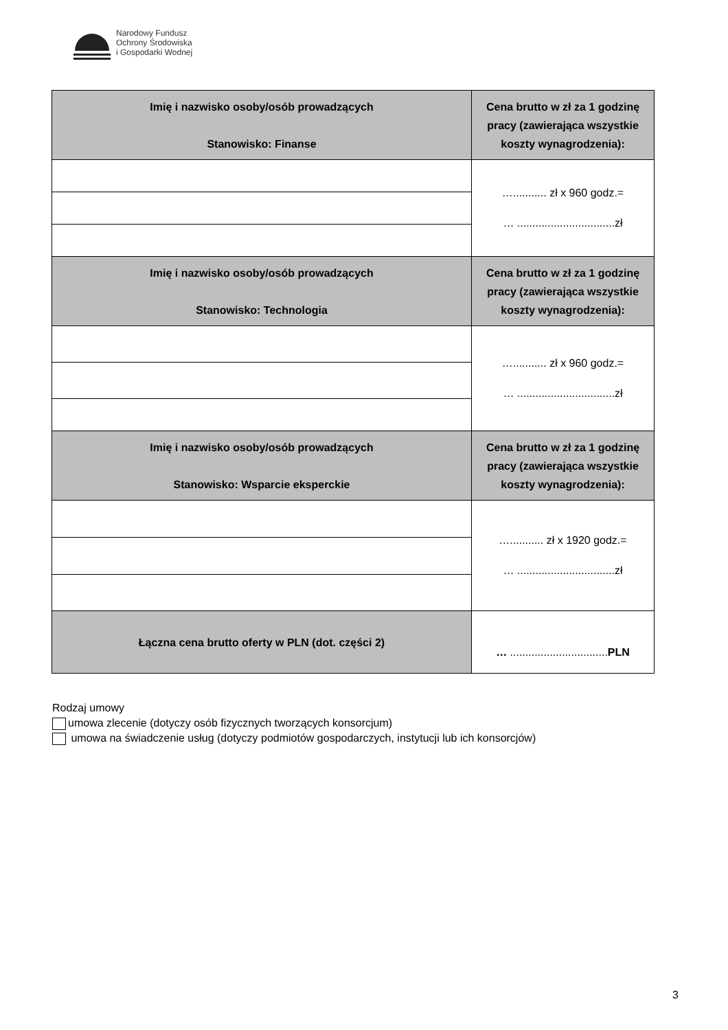Narodowy Fundusz
Ochrony Środowiska
i Gospodarki Wodnej
| Imię i nazwisko osoby/osób prowadzących Stanowisko: Finanse | Cena brutto w zł za 1 godzinę pracy (zawierająca wszystkie koszty wynagrodzenia): |
| --- | --- |
| | …........... zł x 960 godz.= … ................................zł |
| Imię i nazwisko osoby/osób prowadzących Stanowisko: Technologia | Cena brutto w zł za 1 godzinę pracy (zawierająca wszystkie koszty wynagrodzenia): |
| | …........... zł x 960 godz.= … ................................zł |
| Imię i nazwisko osoby/osób prowadzących Stanowisko: Wsparcie eksperckie | Cena brutto w zł za 1 godzinę pracy (zawierająca wszystkie koszty wynagrodzenia): |
| | …........... zł x 1920 godz.= … ................................zł |
| Łączna cena brutto oferty w PLN (dot. części 2) | … ................................ PLN |
Rodzaj umowy
umowa zlecenie (dotyczy osób fizycznych tworzących konsorcjum)
umowa na świadczenie usług (dotyczy podmiotów gospodarczych, instytucji lub ich konsorcjów)
3